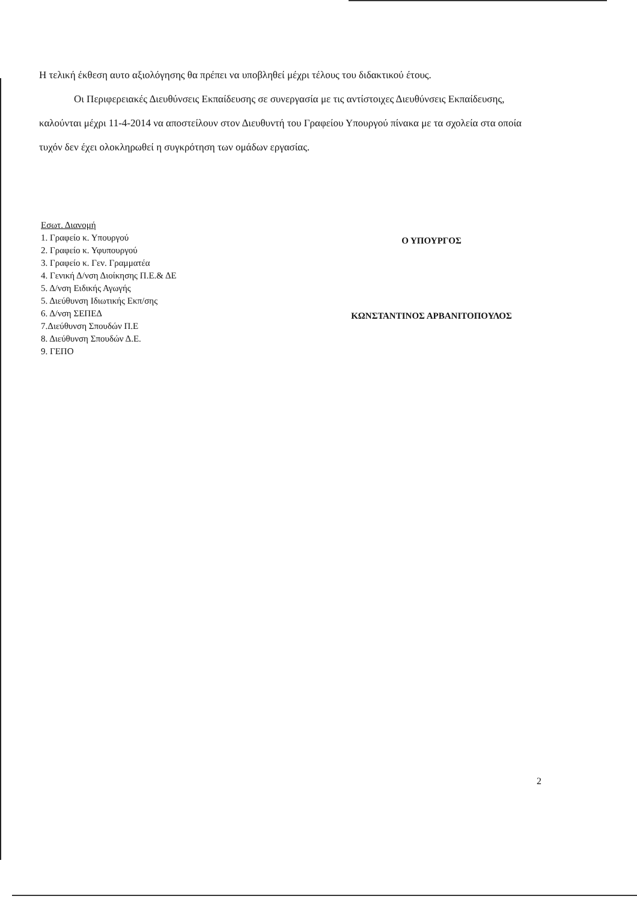Η τελική έκθεση αυτο αξιολόγησης θα πρέπει να υποβληθεί μέχρι τέλους του διδακτικού έτους.
Οι Περιφερειακές Διευθύνσεις Εκπαίδευσης σε συνεργασία με τις αντίστοιχες Διευθύνσεις Εκπαίδευσης, καλούνται μέχρι 11-4-2014 να αποστείλουν στον Διευθυντή του Γραφείου Υπουργού πίνακα με τα σχολεία στα οποία τυχόν δεν έχει ολοκληρωθεί η συγκρότηση των ομάδων εργασίας.
Εσωτ. Διανομή
1. Γραφείο κ. Υπουργού
2. Γραφείο κ. Υφυπουργού
3. Γραφείο κ. Γεν. Γραμματέα
4. Γενική Δ/νση Διοίκησης Π.Ε.& ΔΕ
5. Δ/νση Ειδικής Αγωγής
5. Διεύθυνση Ιδιωτικής Εκπ/σης
6. Δ/νση ΣΕΠΕΔ
7.Διεύθυνση Σπουδών Π.Ε
8. Διεύθυνση Σπουδών Δ.Ε.
9. ΓΕΠΟ
Ο ΥΠΟΥΡΓΟΣ
ΚΩΝΣΤΑΝΤΙΝΟΣ ΑΡΒΑΝΙΤΟΠΟΥΛΟΣ
2